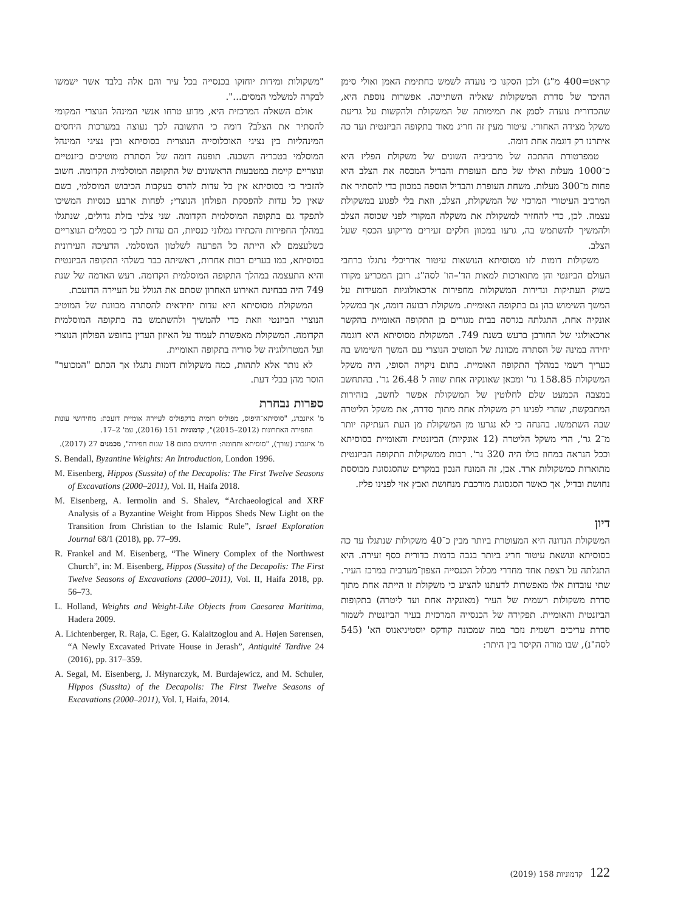קראט=400 מ"ג) ולכן הסקנו כי נועדה לשמש כחתימת האמן ואולי סימן ההיכר של סדרת המשקולות שאליה השתייכה. אפשרות נוספת היא, שהכדורית נועדה לסמן את תמימותה של המשקולת ולהקשות על גריעת משקל מצידה האחורי. עיטור מעין זה חריג מאוד בתקופה הביזנטית ועד כה איתרנו רק דוגמה אחת דומה.
טמפרטורת ההתכה של מרכיביה השונים של משקולת הפליז היא כ־1000 מעלות ואילו של כתם העופרת והבדיל המכסה את הצלב היא פחות מ־300 מעלות. משחת העופרת והבדיל הוספה במכוון כדי להסתיר את המרכיב העיטורי המרכזי של המשקולת, הצלב, וזאת בלי לפגוע במשקולת עצמה. לכן, כדי להחזיר למשקולת את משקלה המקורי לפני שכוסה הצלב ולהמשיך להשתמש בה, גרעו במכוון חלקים זעירים מריקוע הכסף שעל הצלב.
משקולות דומות לזו מסוסיתא הנושאות עיטור אדריכלי נתגלו ברחבי העולם הביזנטי והן מתוארכות למאות הד'–הו' לסה"נ. רובן המכריע מקורו בשוק העתיקות ונדירות המשקולות מחפירות ארכאולוגיות המעידות על המשך השימוש בהן גם בתקופה האומיית. משקולת רבועה דומה, אך במשקל אונקיה אחת, התגלתה בגרסה בבית מגורים בן התקופה האומיית בהקשר ארכאולוגי של החורבן ברעש בשנת 749. המשקולת מסוסיתא היא דוגמה יחידה במינה של הסתרה מכוונת של המוטיב הנוצרי עם המשך השימוש בה כעריך רשמי במהלך התקופה האומיית. בתום ניקויה הסופי, היה משקל המשקולת 158.85 גר' ומכאן שאונקיה אחת שווה ל 26.48 גר'. בהתחשב במצבה הכמעט שלם לחלוטין של המשקולת אפשר לחשב, בזהירות המתבקשת, שהרי לפנינו רק משקולת אחת מתוך סדרה, את משקל הליטרה שבה השתמשו. בהנחה כי לא נגרעו מן המשקולת מן העת העתיקה יותר מ־2 גר', הרי משקל הליטרה (12 אונקיות) הביזנטית והאומיית בסוסיתא וככל הנראה במחוז כולו היה 320 גר'. רבות ממשקולות התקופה הביזנטית מתוארות כמשקולות ארד. אכן, זה המונח הנכון במקרים שהסגסוגת מבוססת נחושת ובדיל, אך כאשר הסגסוגת מורכבת מנחושת ואבץ אזי לפנינו פליז.
דיון
המשקולת הנדונה היא המעוטרת ביותר מבין כ־40 משקולות שנתגלו עד כה בסוסיתא ונושאת עיטור חריג ביותר בגבה בדמות כדורית כסף זעירה. היא התגלתה על רצפת אחד מחדרי מכלול הכנסייה הצפון־מערבית במרכז העיר. שתי עובדות אלו מאפשרות לדעתנו להציע כי משקולת זו הייתה אחת מתוך סדרת משקולות רשמית של העיר (מאונקיה אחת ועד ליטרה) בתקופות הביזנטית והאומיית. תפקידה של הכנסייה המרכזית בעיר הביזנטית לשמור סדרת עריכים רשמית נזכר במה שמכונה קודקס יוסטיניאנוס הא' (545 לסה"נ), שבו מורה הקיסר בין היתר:
"משקולות ומידות יוחזקו בכנסייה בכל עיר והם אלה בלבד אשר ישמשו לבקרה למשלמי המסים...".
אולם השאלה המרכזית היא, מדוע טרחו אנשי המינהל הנוצרי המקומי להסתיר את הצלב? דומה כי התשובה לכך נעוצה במערכות היחסים המינהליות בין נציגי האוכלוסייה הנוצרית בסוסיתא ובין נציגי המינהל המוסלמי בטבריה השכנה. תופעה דומה של הסתרת מוטיבים ביזנטיים ונוצריים קיימת במטבעות הראשונים של התקופה המוסלמית הקדומה. חשוב להזכיר כי בסוסיתא אין כל עדות להרס בעקבות הכיבוש המוסלמי, כשם שאין כל עדות להפסקת הפולחן הנוצרי; לפחות ארבע כנסיות המשיכו לתפקד גם בתקופה המוסלמית הקדומה. שני צלבי בזלת גדולים, שנתגלו במהלך החפירות והכתירו גמלוני כנסיות, הם עדות לכך כי בסמלים הנוצריים כשלעצמם לא הייתה כל הפרעה לשלטון המוסלמי. הדעיכה העירונית בסוסיתא, כמו בערים רבות אחרות, ראשיתה כבר בשלהי התקופה הביזנטית והיא התעצמה במהלך התקופה המוסלמית הקדומה. רעש האדמה של שנת 749 היה בבחינת האירוע האחרון שסתם את הגולל על העיירה הדועכת.
המשקולת מסוסיתא היא עדות יחידאית להסתרה מכוונת של המוטיב הנוצרי הביזנטי וזאת כדי להמשיך ולהשתמש בה בתקופה המוסלמית הקדומה. המשקולת מאפשרת לעמוד על האיזון העדין בחופש הפולחן הנוצרי ועל המטרולוגיה של סוריה בתקופה האומיית.
לא נותר אלא לתהות, כמה משקולות דומות נתגלו אך הכתם "המכוער" הוסר מהן בבלי דעת.
ספרות נבחרת
מ' איזנברג, "סוסיתא־היפוס, מפוליס רומית בדקפוליס לעיירה אומיית דועכת: מחידושי עונות החפירה האחרונות (2012–2015)", קדמוניות 151 (2016), עמ' 2–17.
מ' איזנברג (עורך), "סוסיתא ותחומה: חידושים בתום 18 שנות חפירה", מכמנים 27 (2017).
S. Bendall, Byzantine Weights: An Introduction, London 1996.
M. Eisenberg, Hippos (Sussita) of the Decapolis: The First Twelve Seasons of Excavations (2000–2011), Vol. II, Haifa 2018.
M. Eisenberg, A. Iermolin and S. Shalev, “Archaeological and XRF Analysis of a Byzantine Weight from Hippos Sheds New Light on the Transition from Christian to the Islamic Rule”, Israel Exploration Journal 68/1 (2018), pp. 77–99.
R. Frankel and M. Eisenberg, “The Winery Complex of the Northwest Church”, in: M. Eisenberg, Hippos (Sussita) of the Decapolis: The First Twelve Seasons of Excavations (2000–2011), Vol. II, Haifa 2018, pp. 56–73.
L. Holland, Weights and Weight-Like Objects from Caesarea Maritima, Hadera 2009.
A. Lichtenberger, R. Raja, C. Eger, G. Kalaitzoglou and A. Højen Sørensen, “A Newly Excavated Private House in Jerash”, Antiquité Tardive 24 (2016), pp. 317–359.
A. Segal, M. Eisenberg, J. Młynarczyk, M. Burdajewicz, and M. Schuler, Hippos (Sussita) of the Decapolis: The First Twelve Seasons of Excavations (2000–2011), Vol. I, Haifa, 2014.
122 קדמוניות 158 (2019)